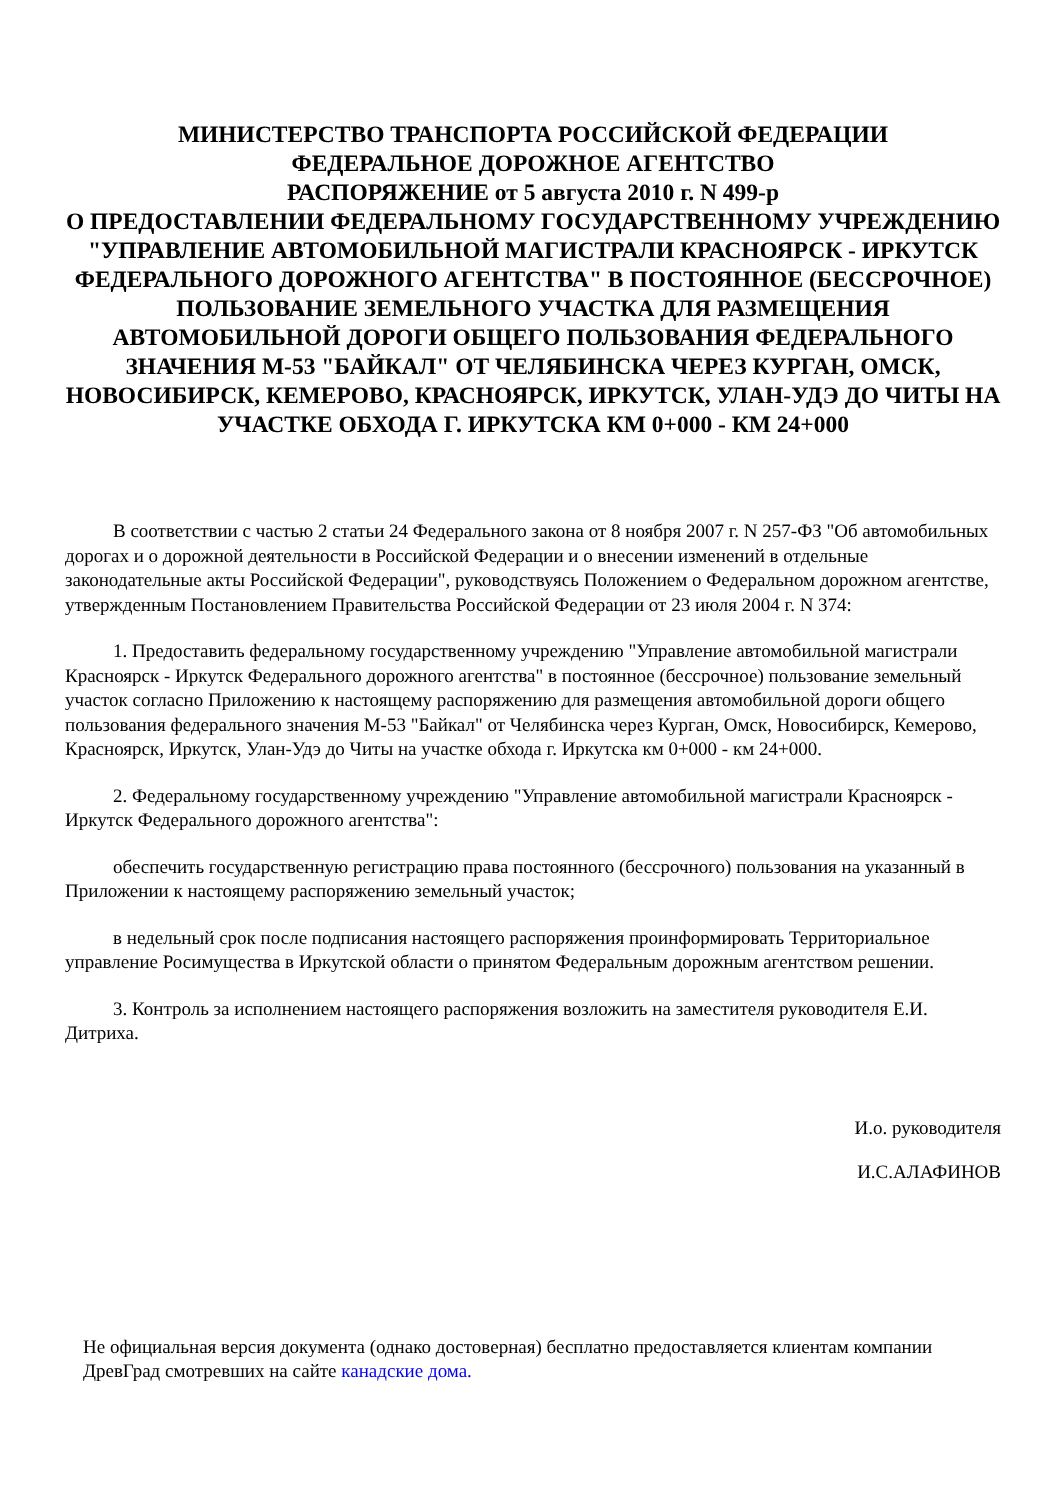МИНИСТЕРСТВО ТРАНСПОРТА РОССИЙСКОЙ ФЕДЕРАЦИИ
ФЕДЕРАЛЬНОЕ ДОРОЖНОЕ АГЕНТСТВО
РАСПОРЯЖЕНИЕ от 5 августа 2010 г. N 499-р
О ПРЕДОСТАВЛЕНИИ ФЕДЕРАЛЬНОМУ ГОСУДАРСТВЕННОМУ УЧРЕЖДЕНИЮ "УПРАВЛЕНИЕ АВТОМОБИЛЬНОЙ МАГИСТРАЛИ КРАСНОЯРСК - ИРКУТСК ФЕДЕРАЛЬНОГО ДОРОЖНОГО АГЕНТСТВА" В ПОСТОЯННОЕ (БЕССРОЧНОЕ) ПОЛЬЗОВАНИЕ ЗЕМЕЛЬНОГО УЧАСТКА ДЛЯ РАЗМЕЩЕНИЯ АВТОМОБИЛЬНОЙ ДОРОГИ ОБЩЕГО ПОЛЬЗОВАНИЯ ФЕДЕРАЛЬНОГО ЗНАЧЕНИЯ М-53 "БАЙКАЛ" ОТ ЧЕЛЯБИНСКА ЧЕРЕЗ КУРГАН, ОМСК, НОВОСИБИРСК, КЕМЕРОВО, КРАСНОЯРСК, ИРКУТСК, УЛАН-УДЭ ДО ЧИТЫ НА УЧАСТКЕ ОБХОДА Г. ИРКУТСКА КМ 0+000 - КМ 24+000
В соответствии с частью 2 статьи 24 Федерального закона от 8 ноября 2007 г. N 257-ФЗ "Об автомобильных дорогах и о дорожной деятельности в Российской Федерации и о внесении изменений в отдельные законодательные акты Российской Федерации", руководствуясь Положением о Федеральном дорожном агентстве, утвержденным Постановлением Правительства Российской Федерации от 23 июля 2004 г. N 374:
1. Предоставить федеральному государственному учреждению "Управление автомобильной магистрали Красноярск - Иркутск Федерального дорожного агентства" в постоянное (бессрочное) пользование земельный участок согласно Приложению к настоящему распоряжению для размещения автомобильной дороги общего пользования федерального значения М-53 "Байкал" от Челябинска через Курган, Омск, Новосибирск, Кемерово, Красноярск, Иркутск, Улан-Удэ до Читы на участке обхода г. Иркутска км 0+000 - км 24+000.
2. Федеральному государственному учреждению "Управление автомобильной магистрали Красноярск - Иркутск Федерального дорожного агентства":
обеспечить государственную регистрацию права постоянного (бессрочного) пользования на указанный в Приложении к настоящему распоряжению земельный участок;
в недельный срок после подписания настоящего распоряжения проинформировать Территориальное управление Росимущества в Иркутской области о принятом Федеральным дорожным агентством решении.
3. Контроль за исполнением настоящего распоряжения возложить на заместителя руководителя Е.И. Дитриха.
И.о. руководителя
И.С.АЛАФИНОВ
Не официальная версия документа (однако достоверная) бесплатно предоставляется клиентам компании ДревГрад смотревших на сайте канадские дома.